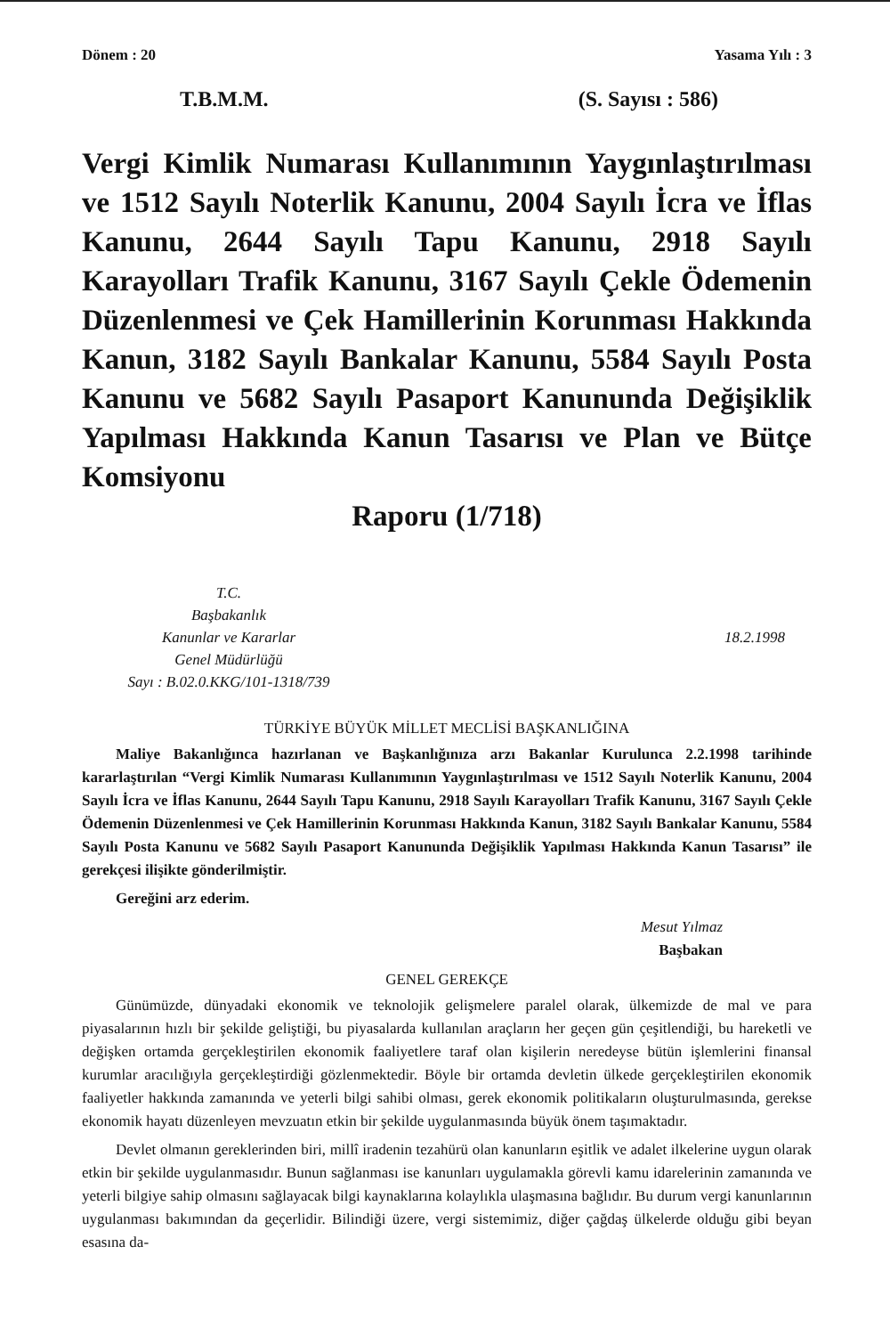Dönem : 20 Yasama Yılı : 3
T.B.M.M. (S. Sayısı : 586)
Vergi Kimlik Numarası Kullanımının Yaygınlaştırılması ve 1512 Sayılı Noterlik Kanunu, 2004 Sayılı İcra ve İflas Kanunu, 2644 Sayılı Tapu Kanunu, 2918 Sayılı Karayolları Trafik Kanunu, 3167 Sayılı Çekle Ödemenin Düzenlenmesi ve Çek Hamillerinin Korunması Hakkında Kanun, 3182 Sayılı Bankalar Kanunu, 5584 Sayılı Posta Kanunu ve 5682 Sayılı Pasaport Kanununda Değişiklik Yapılması Hakkında Kanun Tasarısı ve Plan ve Bütçe Komsiyonu
Raporu (1/718)
T.C.
Başbakanlık
Kanunlar ve Kararlar
Genel Müdürlüğü
Sayı : B.02.0.KKG/101-1318/739
18.2.1998
TÜRKİYE BÜYÜK MİLLET MECLİSİ BAŞKANLIĞINA
Maliye Bakanlığınca hazırlanan ve Başkanlığınıza arzı Bakanlar Kurulunca 2.2.1998 tarihinde kararlaştırılan “Vergi Kimlik Numarası Kullanımının Yaygınlaştırılması ve 1512 Sayılı Noterlik Kanunu, 2004 Sayılı İcra ve İflas Kanunu, 2644 Sayılı Tapu Kanunu, 2918 Sayılı Karayolları Trafik Kanunu, 3167 Sayılı Çekle Ödemenin Düzenlenmesi ve Çek Hamillerinin Korunması Hakkında Kanun, 3182 Sayılı Bankalar Kanunu, 5584 Sayılı Posta Kanunu ve 5682 Sayılı Pasaport Kanununda Değişiklik Yapılması Hakkında Kanun Tasarısı” ile gerekçesi ilişikte gönderilmiştir.
Gereğini arz ederim.
Mesut Yılmaz
Başbakan
GENEL GEREKÇE
Günümüzde, dünyadaki ekonomik ve teknolojik gelişmelere paralel olarak, ülkemizde de mal ve para piyasalarının hızlı bir şekilde geliştiği, bu piyasalarda kullanılan araçların her geçen gün çeşitlendiği, bu hareketli ve değişken ortamda gerçekleştirilen ekonomik faaliyetlere taraf olan kişilerin neredeyse bütün işlemlerini finansal kurumlar aracılığıyla gerçekleştirdiği gözlenmektedir. Böyle bir ortamda devletin ülkede gerçekleştirilen ekonomik faaliyetler hakkında zamanında ve yeterli bilgi sahibi olması, gerek ekonomik politikaların oluşturulmasında, gerekse ekonomik hayatı düzenleyen mevzuatın etkin bir şekilde uygulanmasında büyük önem taşımaktadır.
Devlet olmanın gereklerinden biri, millî iradenin tezahürü olan kanunların eşitlik ve adalet ilkelerine uygun olarak etkin bir şekilde uygulanmasıdır. Bunun sağlanması ise kanunları uygulamakla görevli kamu idarelerinin zamanında ve yeterli bilgiye sahip olmasını sağlayacak bilgi kaynaklarına kolaylıkla ulaşmasına bağlıdır. Bu durum vergi kanunlarının uygulanması bakımından da geçerlidir. Bilindiği üzere, vergi sistemimiz, diğer çağdaş ülkelerde olduğu gibi beyan esasına da-